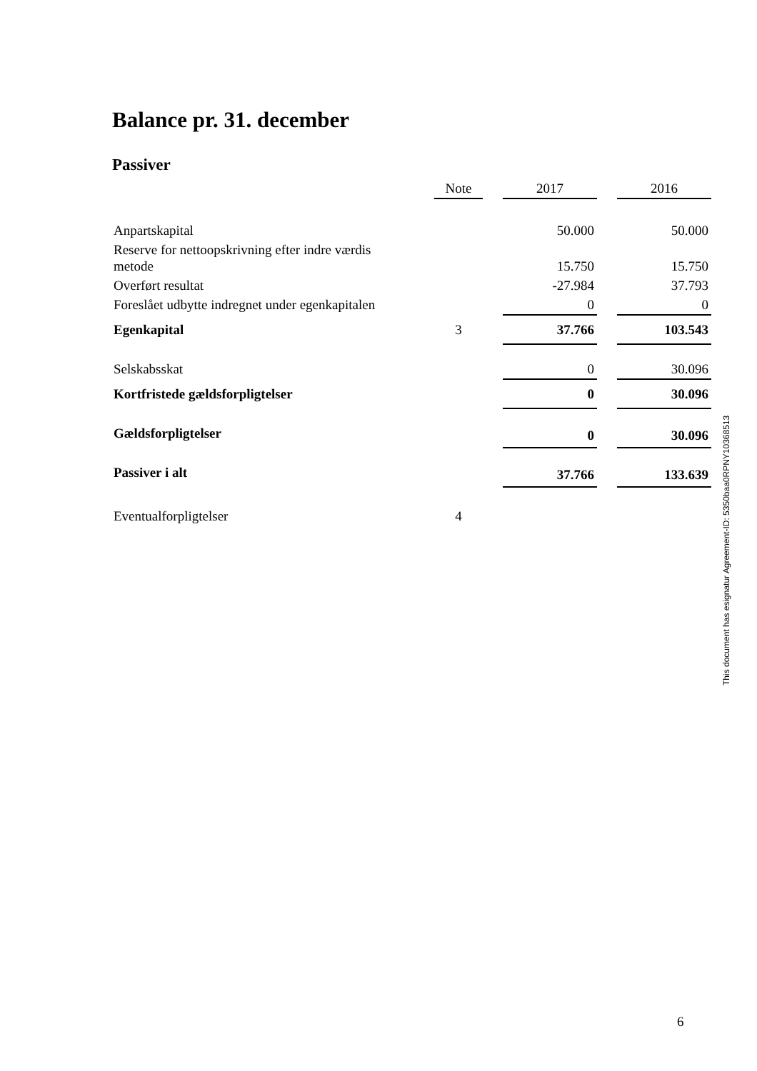Balance pr. 31. december
Passiver
| | Note | | 2017 | | 2016 |
| Anpartskapital | | | 50.000 | | 50.000 |
| Reserve for nettoopskrivning efter indre værdis metode | | | 15.750 | | 15.750 |
| Overført resultat | | | -27.984 | | 37.793 |
| Foreslået udbytte indregnet under egenkapitalen | | | 0 | | 0 |
| Egenkapital | 3 | | 37.766 | | 103.543 |
| Selskabsskat | | | 0 | | 30.096 |
| Kortfristede gældsforpligtelser | | | 0 | | 30.096 |
| Gældsforpligtelser | | | 0 | | 30.096 |
| Passiver i alt | | | 37.766 | | 133.639 |
| Eventualforpligtelser | 4 | | | | |
This document has esignatur Agreement-ID: 5350baa0RPNY10368513
6